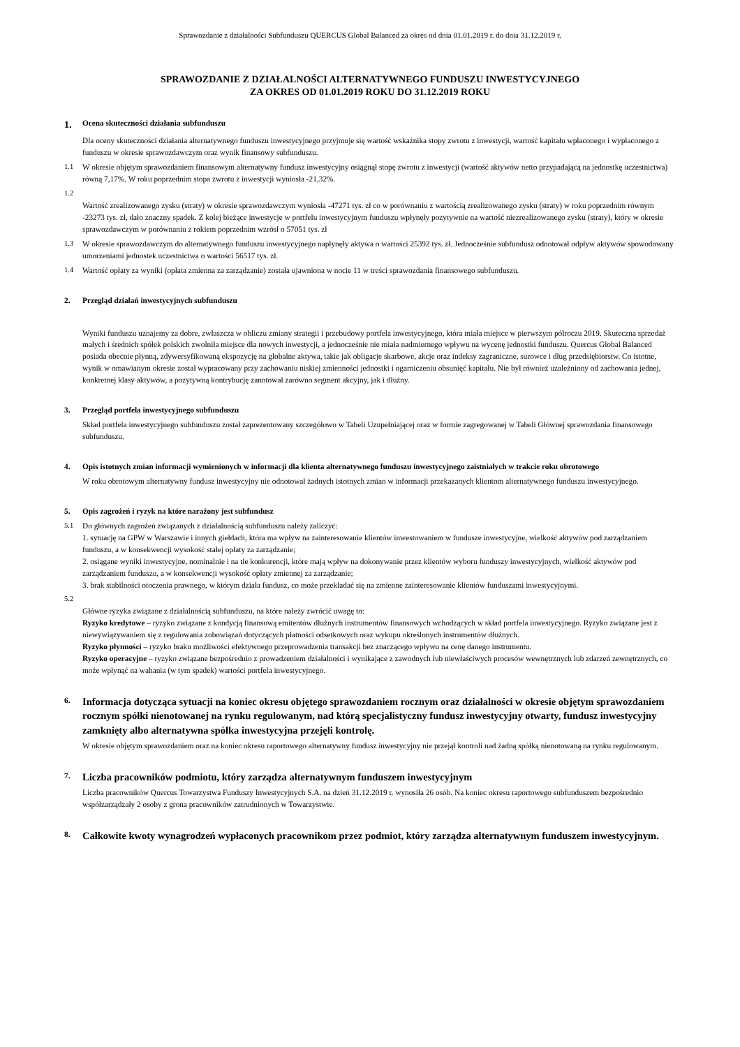Sprawozdanie z działalności Subfunduszu QUERCUS Global Balanced za okres od dnia 01.01.2019 r. do dnia 31.12.2019 r.
SPRAWOZDANIE Z DZIAŁALNOŚCI ALTERNATYWNEGO FUNDUSZU INWESTYCYJNEGO
ZA OKRES OD 01.01.2019 ROKU DO 31.12.2019 ROKU
1. Ocena skuteczności działania subfunduszu
Dla oceny skuteczności działania alternatywnego funduszu inwestycyjnego przyjmuje się wartość wskaźnika stopy zwrotu z inwestycji, wartość kapitału wpłaconego i wypłaconego z funduszu w okresie sprawozdawczym oraz wynik finansowy subfunduszu.
1.1 W okresie objętym sprawozdaniem finansowym alternatywny fundusz inwestycyjny osiągnął stopę zwrotu z inwestycji (wartość aktywów netto przypadającą na jednostkę uczestnictwa) równą 7,17%. W roku poprzednim stopa zwrotu z inwestycji wyniosła -21,32%.
1.2
Wartość zrealizowanego zysku (straty) w okresie sprawozdawczym wyniosła -47271 tys. zł co w porównaniu z wartością zrealizowanego zysku (straty) w roku poprzednim równym -23273 tys. zł, dało znaczny spadek. Z kolej bieżące inwestycje w portfelu inwestycyjnym funduszu wpłynęły pozytywnie na wartość niezrealizowanego zysku (straty), który w okresie sprawozdawczym w porównaniu z rokiem poprzednim wzrósł o 57051 tys. zł
1.3 W okresie sprawozdawczym do alternatywnego funduszu inwestycyjnego napłynęły aktywa o wartości 25392 tys. zł. Jednocześnie subfundusz odnotował odpływ aktywów spowodowany umorzeniami jednostek uczestnictwa o wartości 56517 tys. zł.
1.4 Wartość opłaty za wyniki (opłata zmienna za zarządzanie) została ujawniona w nocie 11 w treści sprawozdania finansowego subfunduszu.
2. Przegląd działań inwestycyjnych subfunduszu
Wyniki funduszu uznajemy za dobre, zwłaszcza w obliczu zmiany strategii i przebudowy portfela inwestycyjnego, która miała miejsce w pierwszym półroczu 2019. Skuteczna sprzedaż małych i średnich spółek polskich zwolniła miejsce dla nowych inwestycji, a jednocześnie nie miała nadmiernego wpływu na wycenę jednostki funduszu. Quercus Global Balanced posiada obecnie płynną, zdywersyfikowaną ekspozycję na globalne aktywa, takie jak obligacje skarbowe, akcje oraz indeksy zagraniczne, surowce i dług przedsiębiorstw. Co istotne, wynik w omawianym okresie został wypracowany przy zachowaniu niskiej zmienności jednostki i ogarniczeniu obsunięć kapitału. Nie był również uzależniony od zachowania jednej, konkretnej klasy aktywów, a pozytywną kontrybucję zanotował zarówno segment akcyjny, jak i dłużny.
3. Przegląd portfela inwestycyjnego subfunduszu
Skład portfela inwestycyjnego subfunduszu został zaprezentowany szczegółowo w Tabeli Uzupełniającej oraz w formie zagregowanej w Tabeli Głównej sprawozdania finansowego subfunduszu.
4. Opis istotnych zmian informacji wymienionych w informacji dla klienta alternatywnego funduszu inwestycyjnego zaistniałych w trakcie roku obrotowego
W roku obrotowym alternatywny fundusz inwestycyjny nie odnotował żadnych istotnych zmian w informacji przekazanych klientom alternatywnego funduszu inwestycyjnego.
5. Opis zagrożeń i ryzyk na które narażony jest subfundusz
5.1 Do głównych zagrożeń związanych z działalnością subfunduszu należy zaliczyć:
1. sytuację na GPW w Warszawie i innych giełdach, która ma wpływ na zainteresowanie klientów inwestowaniem w fundusze inwestycyjne, wielkość aktywów pod zarządzaniem funduszu, a w konsekwencji wysokość stałej opłaty za zarządzanie;
2. osiągane wyniki inwestycyjne, nominalnie i na tle konkurencji, które mają wpływ na dokonywanie przez klientów wyboru funduszy inwestycyjnych, wielkość aktywów pod zarządzaniem funduszu, a w konsekwencji wysokość opłaty zmiennej za zarządzanie;
3. brak stabilności otoczenia prawnego, w którym działa fundusz, co może przekładać się na zmienne zainteresowanie klientów funduszami inwestycyjnymi.
5.2
Główne ryzyka związane z działalnością subfunduszu, na które należy zwrócić uwagę to:
Ryzyko kredytowe – ryzyko związane z kondycją finansową emitentów dłużnych instrumentów finansowych wchodzących w skład portfela inwestycyjnego. Ryzyko związane jest z niewywiązywaniem się z regulowania zobowiązań dotyczących płatności odsetkowych oraz wykupu określonych instrumentów dłużnych.
Ryzyko płynności – ryzyko braku możliwości efektywnego przeprowadzenia transakcji bez znaczącego wpływu na cenę danego instrumentu.
Ryzyko operacyjne – ryzyko związane bezpośrednio z prowadzeniem działalności i wynikające z zawodnych lub niewłaściwych procesów wewnętrznych lub zdarzeń zewnętrznych, co może wpłynąć na wahania (w tym spadek) wartości portfela inwestycyjnego.
6. Informacja dotycząca sytuacji na koniec okresu objętego sprawozdaniem rocznym oraz działalności w okresie objętym sprawozdaniem rocznym spółki nienotowanej na rynku regulowanym, nad którą specjalistyczny fundusz inwestycyjny otwarty, fundusz inwestycyjny zamknięty albo alternatywna spółka inwestycyjna przejęli kontrolę.
W okresie objętym sprawozdaniem oraz na koniec okresu raportowego alternatywny fundusz inwestycyjny nie przejął kontroli nad żadną spółką nienotowaną na rynku regulowanym.
7. Liczba pracowników podmiotu, który zarządza alternatywnym funduszem inwestycyjnym
Liczba pracowników Quercus Towarzystwa Funduszy Inwestycyjnych S.A. na dzień 31.12.2019 r. wynosiła 26 osób. Na koniec okresu raportowego subfunduszem bezpośrednio współzarządzały 2 osoby z grona pracowników zatrudnionych w Towarzystwie.
8. Całkowite kwoty wynagrodzeń wypłaconych pracownikom przez podmiot, który zarządza alternatywnym funduszem inwestycyjnym.